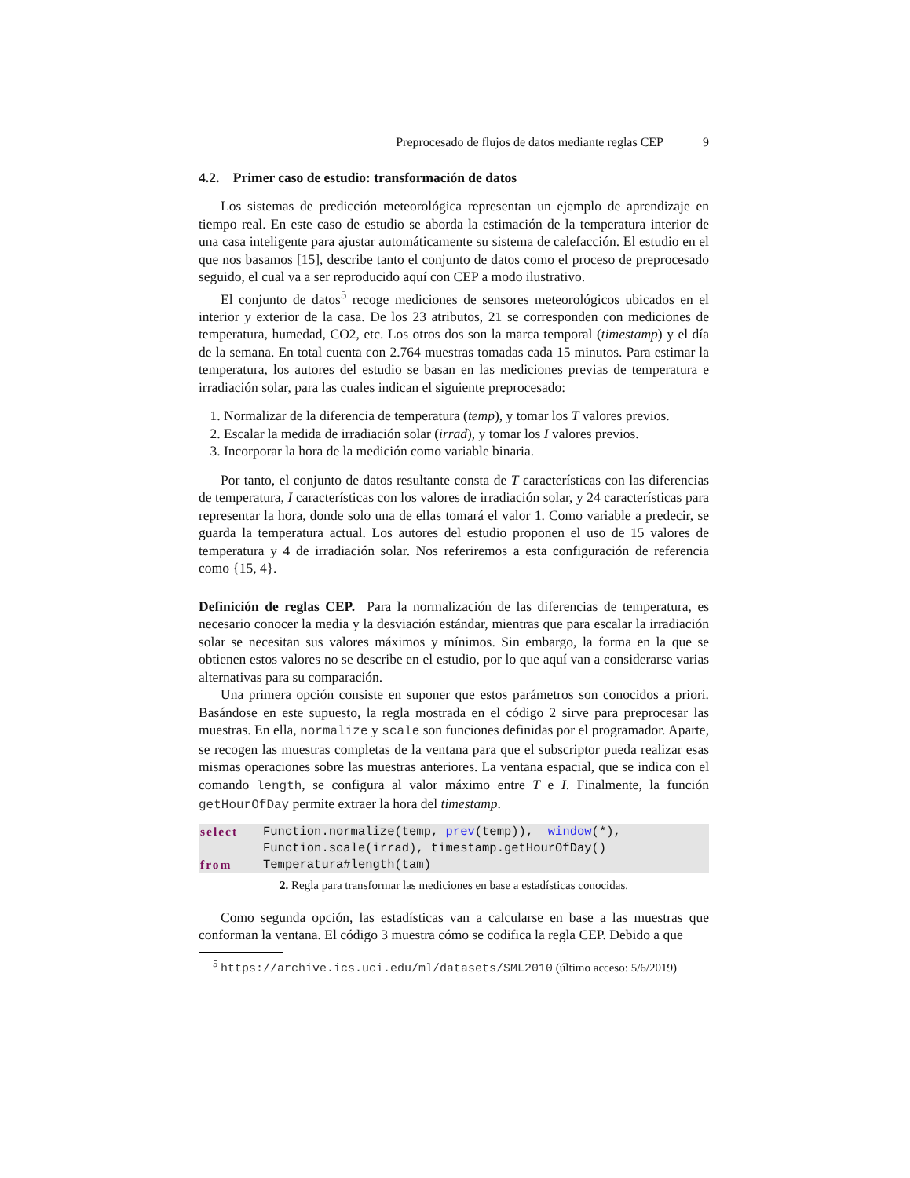Preprocesado de flujos de datos mediante reglas CEP 9
4.2. Primer caso de estudio: transformación de datos
Los sistemas de predicción meteorológica representan un ejemplo de aprendizaje en tiempo real. En este caso de estudio se aborda la estimación de la temperatura interior de una casa inteligente para ajustar automáticamente su sistema de calefacción. El estudio en el que nos basamos [15], describe tanto el conjunto de datos como el proceso de preprocesado seguido, el cual va a ser reproducido aquí con CEP a modo ilustrativo.
El conjunto de datos<sup>5</sup> recoge mediciones de sensores meteorológicos ubicados en el interior y exterior de la casa. De los 23 atributos, 21 se corresponden con mediciones de temperatura, humedad, CO2, etc. Los otros dos son la marca temporal (timestamp) y el día de la semana. En total cuenta con 2.764 muestras tomadas cada 15 minutos. Para estimar la temperatura, los autores del estudio se basan en las mediciones previas de temperatura e irradiación solar, para las cuales indican el siguiente preprocesado:
1. Normalizar de la diferencia de temperatura (temp), y tomar los T valores previos.
2. Escalar la medida de irradiación solar (irrad), y tomar los I valores previos.
3. Incorporar la hora de la medición como variable binaria.
Por tanto, el conjunto de datos resultante consta de T características con las diferencias de temperatura, I características con los valores de irradiación solar, y 24 características para representar la hora, donde solo una de ellas tomará el valor 1. Como variable a predecir, se guarda la temperatura actual. Los autores del estudio proponen el uso de 15 valores de temperatura y 4 de irradiación solar. Nos referiremos a esta configuración de referencia como {15, 4}.
Definición de reglas CEP. Para la normalización de las diferencias de temperatura, es necesario conocer la media y la desviación estándar, mientras que para escalar la irradiación solar se necesitan sus valores máximos y mínimos. Sin embargo, la forma en la que se obtienen estos valores no se describe en el estudio, por lo que aquí van a considerarse varias alternativas para su comparación.
Una primera opción consiste en suponer que estos parámetros son conocidos a priori. Basándose en este supuesto, la regla mostrada en el código 2 sirve para preprocesar las muestras. En ella, normalize y scale son funciones definidas por el programador. Aparte, se recogen las muestras completas de la ventana para que el subscriptor pueda realizar esas mismas operaciones sobre las muestras anteriores. La ventana espacial, que se indica con el comando length, se configura al valor máximo entre T e I. Finalmente, la función getHourOfDay permite extraer la hora del timestamp.
| select | Function.normalize(temp, prev (temp)), window (*), |
| | Function.scale(irrad), timestamp.getHourOfDay() |
| from | Temperatura#length(tam) |
2. Regla para transformar las mediciones en base a estadísticas conocidas.
Como segunda opción, las estadísticas van a calcularse en base a las muestras que conforman la ventana. El código 3 muestra cómo se codifica la regla CEP. Debido a que
<sup>5</sup> https://archive.ics.uci.edu/ml/datasets/SML2010 (último acceso: 5/6/2019)